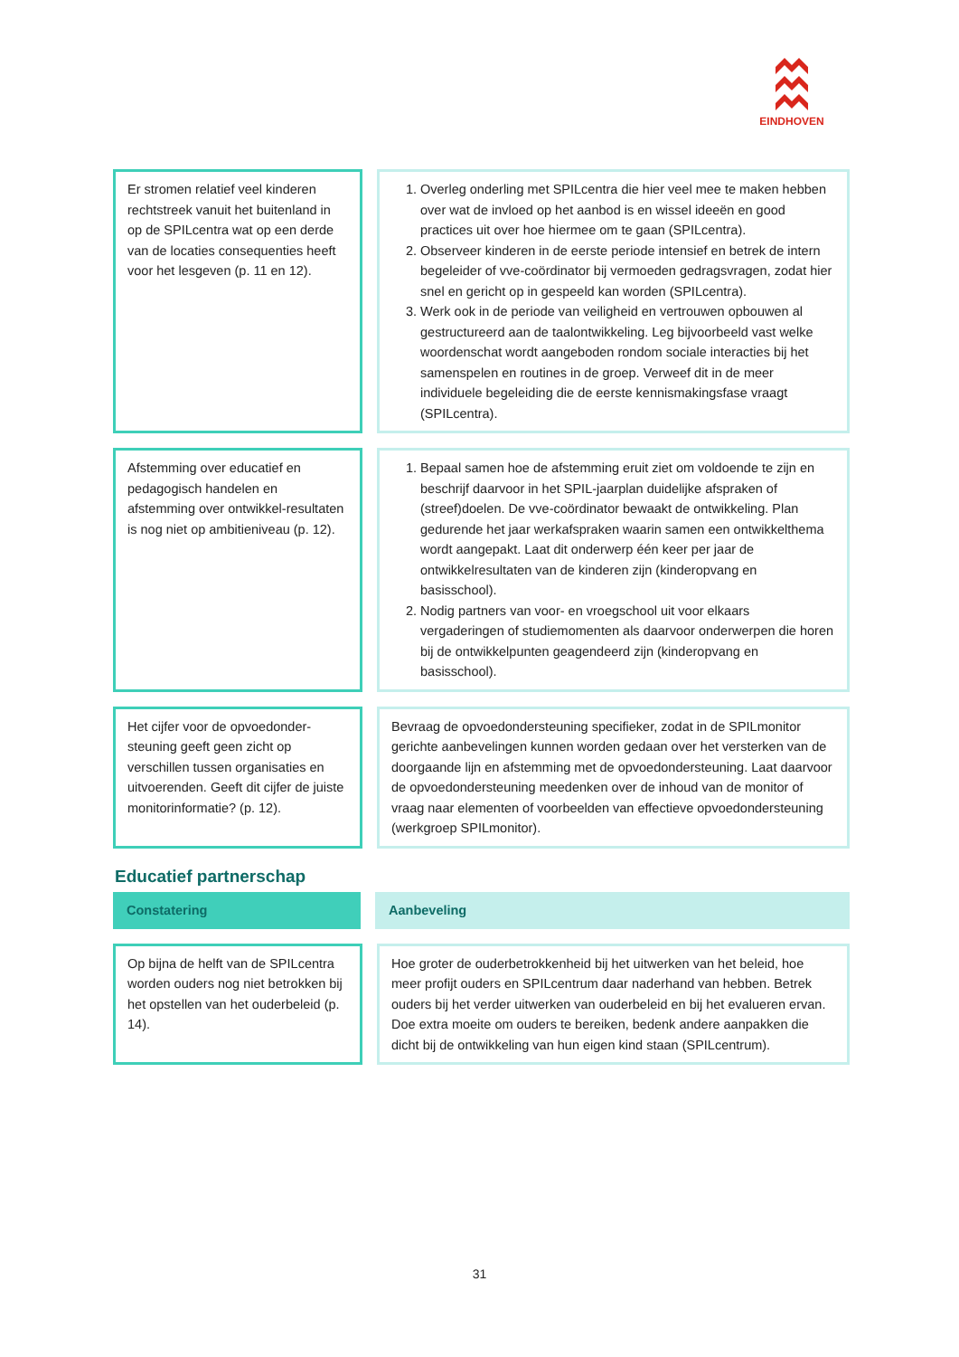EINDHOVEN
Er stromen relatief veel kinderen rechtstreek vanuit het buitenland in op de SPILcentra wat op een derde van de locaties consequenties heeft voor het lesgeven (p. 11 en 12).
1. Overleg onderling met SPILcentra die hier veel mee te maken hebben over wat de invloed op het aanbod is en wissel ideeën en good practices uit over hoe hiermee om te gaan (SPILcentra).
2. Observeer kinderen in de eerste periode intensief en betrek de intern begeleider of vve-coördinator bij vermoeden gedragsvragen, zodat hier snel en gericht op in gespeeld kan worden (SPILcentra).
3. Werk ook in de periode van veiligheid en vertrouwen opbouwen al gestructureerd aan de taalontwikkeling. Leg bijvoorbeeld vast welke woordenschat wordt aangeboden rondom sociale interacties bij het samenspelen en routines in de groep. Verweef dit in de meer individuele begeleiding die de eerste kennismakingsfase vraagt (SPILcentra).
Afstemming over educatief en pedagogisch handelen en afstemming over ontwikkel-resultaten is nog niet op ambitieniveau (p. 12).
1. Bepaal samen hoe de afstemming eruit ziet om voldoende te zijn en beschrijf daarvoor in het SPIL-jaarplan duidelijke afspraken of (streef)doelen. De vve-coördinator bewaakt de ontwikkeling. Plan gedurende het jaar werkafspraken waarin samen een ontwikkelthema wordt aangepakt. Laat dit onderwerp één keer per jaar de ontwikkelresultaten van de kinderen zijn (kinderopvang en basisschool).
2. Nodig partners van voor- en vroegschool uit voor elkaars vergaderingen of studiemomenten als daarvoor onderwerpen die horen bij de ontwikkelpunten geagendeerd zijn (kinderopvang en basisschool).
Het cijfer voor de opvoedonder-steuning geeft geen zicht op verschillen tussen organisaties en uitvoerenden. Geeft dit cijfer de juiste monitorinformatie? (p. 12).
Bevraag de opvoedondersteuning specifieker, zodat in de SPILmonitor gerichte aanbevelingen kunnen worden gedaan over het versterken van de doorgaande lijn en afstemming met de opvoedondersteuning. Laat daarvoor de opvoedondersteuning meedenken over de inhoud van de monitor of vraag naar elementen of voorbeelden van effectieve opvoedondersteuning (werkgroep SPILmonitor).
Educatief partnerschap
Constatering Aanbeveling
Op bijna de helft van de SPILcentra worden ouders nog niet betrokken bij het opstellen van het ouderbeleid (p. 14).
Hoe groter de ouderbetrokkenheid bij het uitwerken van het beleid, hoe meer profijt ouders en SPILcentrum daar naderhand van hebben. Betrek ouders bij het verder uitwerken van ouderbeleid en bij het evalueren ervan. Doe extra moeite om ouders te bereiken, bedenk andere aanpakken die dicht bij de ontwikkeling van hun eigen kind staan (SPILcentrum).
31